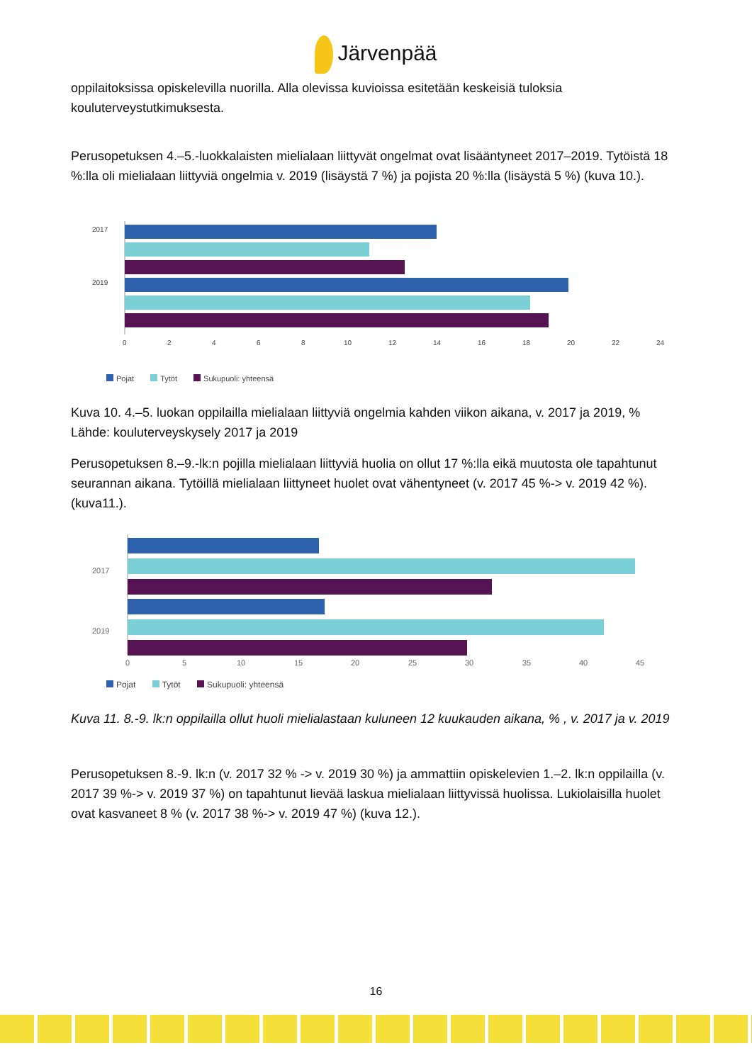Järvenpää
oppilaitoksissa opiskelevilla nuorilla. Alla olevissa kuvioissa esitetään keskeisiä tuloksia kouluterveystutkimuksesta.
Perusopetuksen 4.–5.-luokkalaisten mielialaan liittyvät ongelmat ovat lisääntyneet 2017–2019. Tytöistä 18 %:lla oli mielialaan liittyviä ongelmia v. 2019 (lisäystä 7 %) ja pojista 20 %:lla (lisäystä 5 %) (kuva 10.).
2017
2019
0
2
4
6
8
10
12
14
16
18
20
22
24
Pojat Tytöt Sukupuoli: yhteensä
Kuva 10. 4.–5. luokan oppilailla mielialaan liittyviä ongelmia kahden viikon aikana, v. 2017 ja 2019, %
Lähde: kouluterveyskysely 2017 ja 2019
Perusopetuksen 8.–9.-lk:n pojilla mielialaan liittyviä huolia on ollut 17 %:lla eikä muutosta ole tapahtunut seurannan aikana. Tytöillä mielialaan liittyneet huolet ovat vähentyneet (v. 2017 45 %-> v. 2019 42 %). (kuva11.).
2017
2019
0
5
10
15
20
25
30
35
40
45
Pojat Tytöt Sukupuoli: yhteensä
Kuva 11. 8.-9. lk:n oppilailla ollut huoli mielialastaan kuluneen 12 kuukauden aikana, % , v. 2017 ja v. 2019
Perusopetuksen 8.-9. lk:n (v. 2017 32 % -> v. 2019 30 %) ja ammattiin opiskelevien 1.–2. lk:n oppilailla (v. 2017 39 %-> v. 2019 37 %) on tapahtunut lievää laskua mielialaan liittyvissä huolissa. Lukiolaisilla huolet ovat kasvaneet 8 % (v. 2017 38 %-> v. 2019 47 %) (kuva 12.).
16